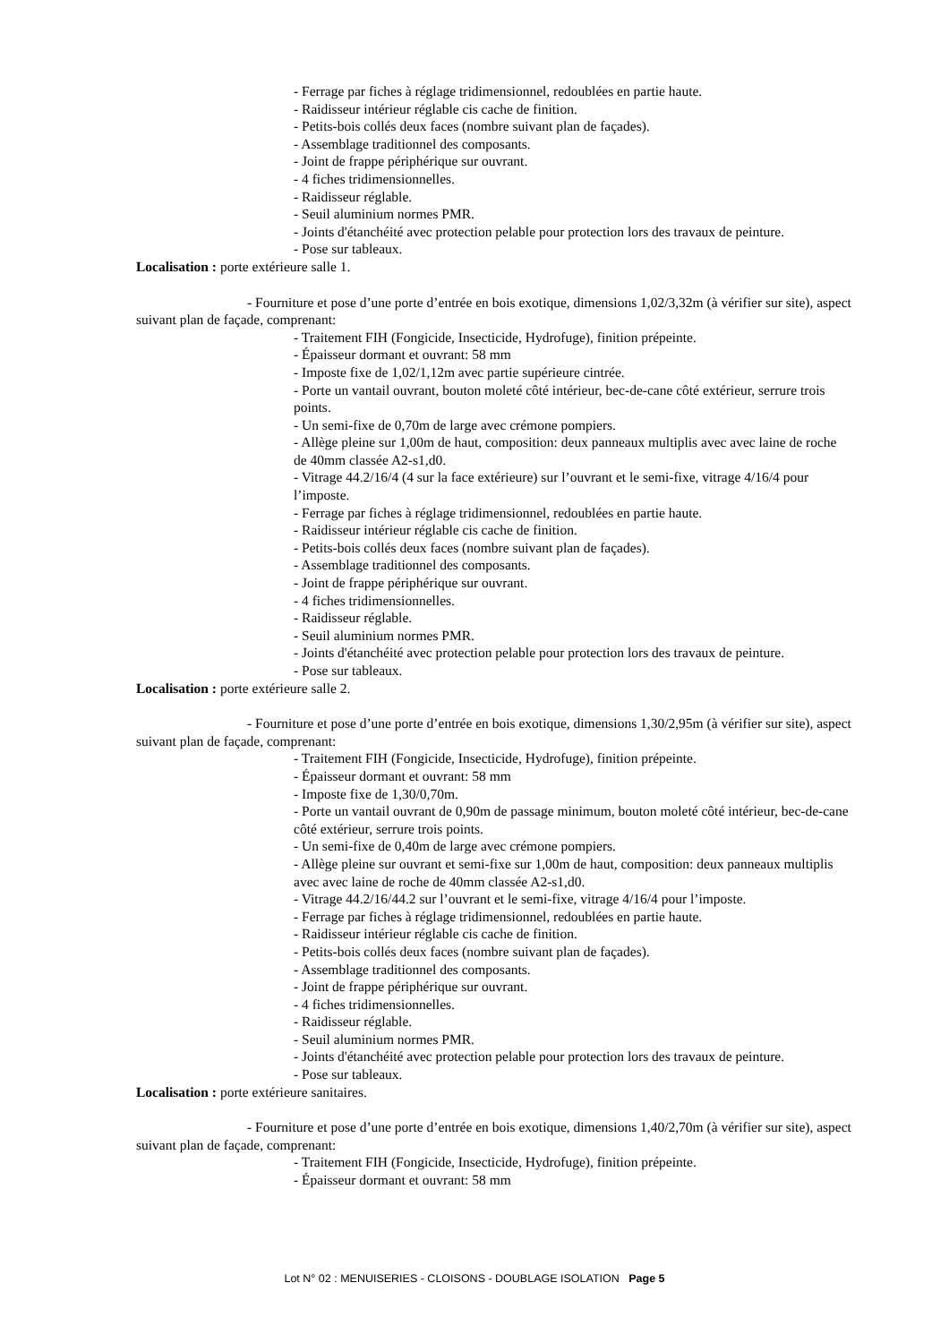- Ferrage par fiches à réglage tridimensionnel, redoublées en partie haute.
- Raidisseur intérieur réglable cis cache de finition.
- Petits-bois collés deux faces (nombre suivant plan de façades).
- Assemblage traditionnel des composants.
- Joint de frappe périphérique sur ouvrant.
- 4 fiches tridimensionnelles.
- Raidisseur réglable.
- Seuil aluminium normes PMR.
- Joints d'étanchéité avec protection pelable pour protection lors des travaux de peinture.
- Pose sur tableaux.
Localisation : porte extérieure salle 1.
- Fourniture et pose d’une porte d’entrée en bois exotique, dimensions 1,02/3,32m (à vérifier sur site), aspect suivant plan de façade, comprenant:
- Traitement FIH (Fongicide, Insecticide, Hydrofuge), finition prépeinte.
- Épaisseur dormant et ouvrant: 58 mm
- Imposte fixe de 1,02/1,12m avec partie supérieure cintrée.
- Porte un vantail ouvrant, bouton moleté côté intérieur, bec-de-cane côté extérieur, serrure trois points.
- Un semi-fixe de 0,70m de large avec crémone pompiers.
- Allège pleine sur 1,00m de haut, composition: deux panneaux multiplis avec avec laine de roche de 40mm classée A2-s1,d0.
- Vitrage 44.2/16/4 (4 sur la face extérieure) sur l’ouvrant et le semi-fixe, vitrage 4/16/4 pour l’imposte.
- Ferrage par fiches à réglage tridimensionnel, redoublées en partie haute.
- Raidisseur intérieur réglable cis cache de finition.
- Petits-bois collés deux faces (nombre suivant plan de façades).
- Assemblage traditionnel des composants.
- Joint de frappe périphérique sur ouvrant.
- 4 fiches tridimensionnelles.
- Raidisseur réglable.
- Seuil aluminium normes PMR.
- Joints d'étanchéité avec protection pelable pour protection lors des travaux de peinture.
- Pose sur tableaux.
Localisation : porte extérieure salle 2.
- Fourniture et pose d’une porte d’entrée en bois exotique, dimensions 1,30/2,95m (à vérifier sur site), aspect suivant plan de façade, comprenant:
- Traitement FIH (Fongicide, Insecticide, Hydrofuge), finition prépeinte.
- Épaisseur dormant et ouvrant: 58 mm
- Imposte fixe de 1,30/0,70m.
- Porte un vantail ouvrant de 0,90m de passage minimum, bouton moleté côté intérieur, bec-de-cane côté extérieur, serrure trois points.
- Un semi-fixe de 0,40m de large avec crémone pompiers.
- Allège pleine sur ouvrant et semi-fixe sur 1,00m de haut, composition: deux panneaux multiplis avec avec laine de roche de 40mm classée A2-s1,d0.
- Vitrage 44.2/16/44.2 sur l’ouvrant et le semi-fixe, vitrage 4/16/4 pour l’imposte.
- Ferrage par fiches à réglage tridimensionnel, redoublées en partie haute.
- Raidisseur intérieur réglable cis cache de finition.
- Petits-bois collés deux faces (nombre suivant plan de façades).
- Assemblage traditionnel des composants.
- Joint de frappe périphérique sur ouvrant.
- 4 fiches tridimensionnelles.
- Raidisseur réglable.
- Seuil aluminium normes PMR.
- Joints d'étanchéité avec protection pelable pour protection lors des travaux de peinture.
- Pose sur tableaux.
Localisation : porte extérieure sanitaires.
- Fourniture et pose d’une porte d’entrée en bois exotique, dimensions 1,40/2,70m (à vérifier sur site), aspect suivant plan de façade, comprenant:
- Traitement FIH (Fongicide, Insecticide, Hydrofuge), finition prépeinte.
- Épaisseur dormant et ouvrant: 58 mm
Lot N° 02 : MENUISERIES - CLOISONS - DOUBLAGE ISOLATION Page 5